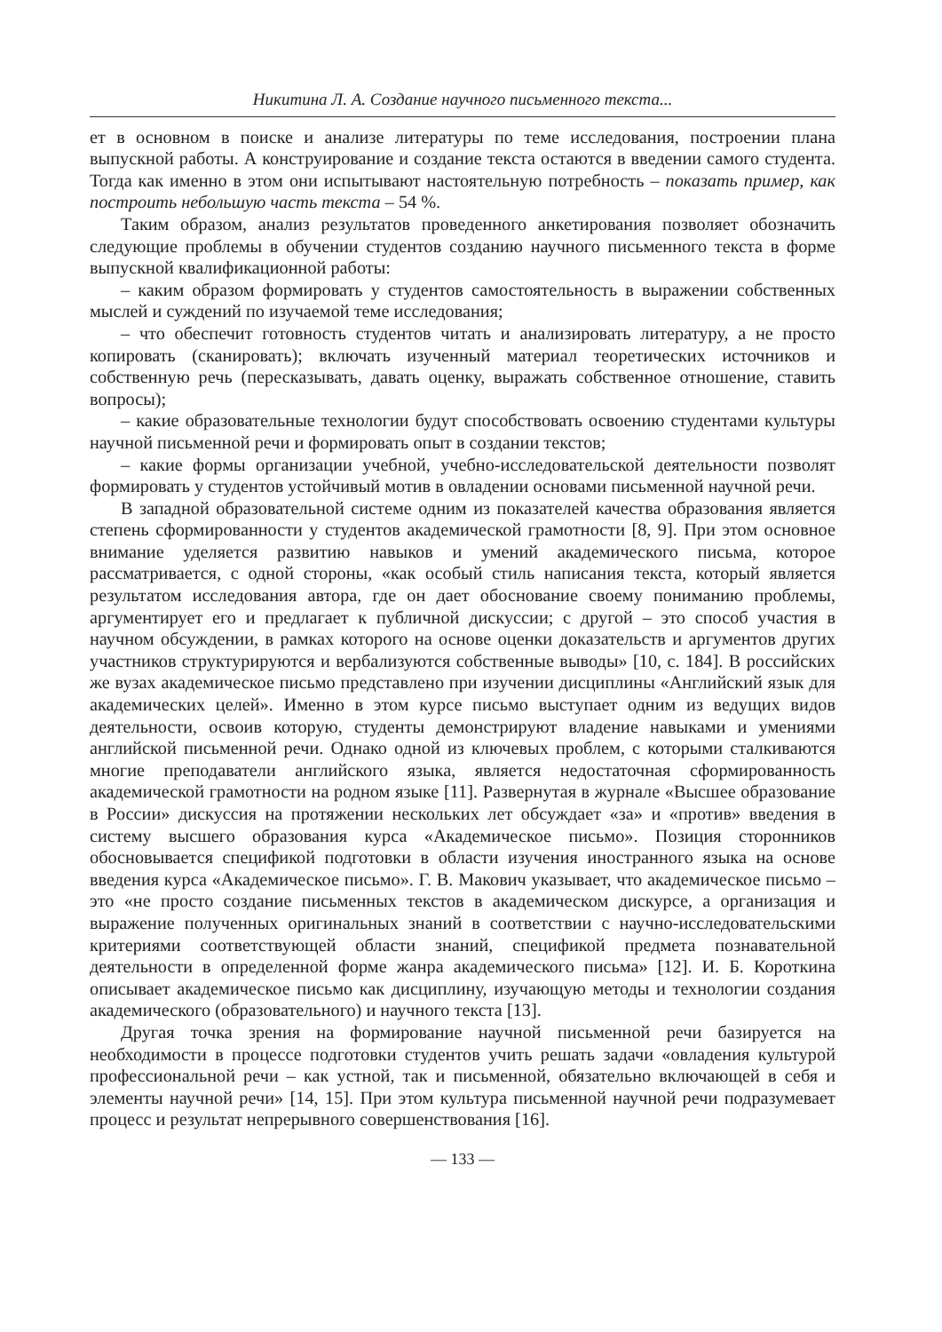Никитина Л. А. Создание научного письменного текста...
ет в основном в поиске и анализе литературы по теме исследования, построении плана выпускной работы. А конструирование и создание текста остаются в введении самого студента. Тогда как именно в этом они испытывают настоятельную потребность – показать пример, как построить небольшую часть текста – 54 %.
Таким образом, анализ результатов проведенного анкетирования позволяет обозначить следующие проблемы в обучении студентов созданию научного письменного текста в форме выпускной квалификационной работы:
– каким образом формировать у студентов самостоятельность в выражении собственных мыслей и суждений по изучаемой теме исследования;
– что обеспечит готовность студентов читать и анализировать литературу, а не просто копировать (сканировать); включать изученный материал теоретических источников и собственную речь (пересказывать, давать оценку, выражать собственное отношение, ставить вопросы);
– какие образовательные технологии будут способствовать освоению студентами культуры научной письменной речи и формировать опыт в создании текстов;
– какие формы организации учебной, учебно-исследовательской деятельности позволят формировать у студентов устойчивый мотив в овладении основами письменной научной речи.
В западной образовательной системе одним из показателей качества образования является степень сформированности у студентов академической грамотности [8, 9]. При этом основное внимание уделяется развитию навыков и умений академического письма, которое рассматривается, с одной стороны, «как особый стиль написания текста, который является результатом исследования автора, где он дает обоснование своему пониманию проблемы, аргументирует его и предлагает к публичной дискуссии; с другой – это способ участия в научном обсуждении, в рамках которого на основе оценки доказательств и аргументов других участников структурируются и вербализуются собственные выводы» [10, с. 184]. В российских же вузах академическое письмо представлено при изучении дисциплины «Английский язык для академических целей». Именно в этом курсе письмо выступает одним из ведущих видов деятельности, освоив которую, студенты демонстрируют владение навыками и умениями английской письменной речи. Однако одной из ключевых проблем, с которыми сталкиваются многие преподаватели английского языка, является недостаточная сформированность академической грамотности на родном языке [11]. Развернутая в журнале «Высшее образование в России» дискуссия на протяжении нескольких лет обсуждает «за» и «против» введения в систему высшего образования курса «Академическое письмо». Позиция сторонников обосновывается спецификой подготовки в области изучения иностранного языка на основе введения курса «Академическое письмо». Г. В. Макович указывает, что академическое письмо – это «не просто создание письменных текстов в академическом дискурсе, а организация и выражение полученных оригинальных знаний в соответствии с научно-исследовательскими критериями соответствующей области знаний, спецификой предмета познавательной деятельности в определенной форме жанра академического письма» [12]. И. Б. Короткина описывает академическое письмо как дисциплину, изучающую методы и технологии создания академического (образовательного) и научного текста [13].
Другая точка зрения на формирование научной письменной речи базируется на необходимости в процессе подготовки студентов учить решать задачи «овладения культурой профессиональной речи – как устной, так и письменной, обязательно включающей в себя и элементы научной речи» [14, 15]. При этом культура письменной научной речи подразумевает процесс и результат непрерывного совершенствования [16].
— 133 —